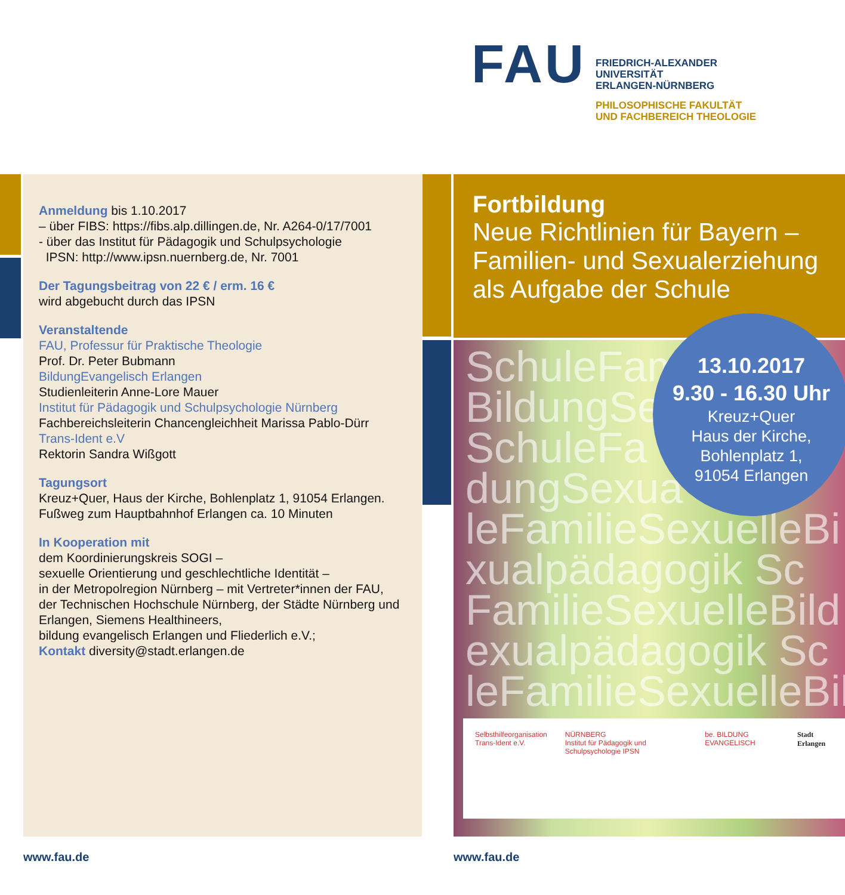FAU
FRIEDRICH-ALEXANDER
UNIVERSITÄT
ERLANGEN-NÜRNBERG
PHILOSOPHISCHE FAKULTÄT
UND FACHBEREICH THEOLOGIE
Anmeldung bis 1.10.2017
– über FIBS: https://fibs.alp.dillingen.de, Nr. A264-0/17/7001
- über das Institut für Pädagogik und Schulpsychologie
IPSN: http://www.ipsn.nuernberg.de, Nr. 7001
Der Tagungsbeitrag von 22 € / erm. 16 €
wird abgebucht durch das IPSN
Veranstaltende
FAU, Professur für Praktische Theologie
Prof. Dr. Peter Bubmann
BildungEvangelisch Erlangen
Studienleiterin Anne-Lore Mauer
Institut für Pädagogik und Schulpsychologie Nürnberg
Fachbereichsleiterin Chancengleichheit Marissa Pablo-Dürr
Trans-Ident e.V
Rektorin Sandra Wißgott
Tagungsort
Kreuz+Quer, Haus der Kirche, Bohlenplatz 1, 91054 Erlangen.
Fußweg zum Hauptbahnhof Erlangen ca. 10 Minuten
In Kooperation mit
dem Koordinierungskreis SOGI –
sexuelle Orientierung und geschlechtliche Identität –
in der Metropolregion Nürnberg – mit Vertreter*innen der FAU,
der Technischen Hochschule Nürnberg, der Städte Nürnberg und Erlangen, Siemens Healthineers,
bildung evangelisch Erlangen und Fliederlich e.V.;
Kontakt diversity@stadt.erlangen.de
Fortbildung
Neue Richtlinien für Bayern –
Familien- und Sexualerziehung
als Aufgabe der Schule
SchuleFam
BildungSe
SchuleFa
dungSexua
leFamilieSexuelleBi
xualpädagogik Sc
FamilieSexuelleBild
exualpädagogik Sc
leFamilieSexuelleBil
13.10.2017
9.30 - 16.30 Uhr
Kreuz+Quer
Haus der Kirche,
Bohlenplatz 1,
91054 Erlangen
Selbsthilfeorganisation
Trans-Ident e.V.
NÜRNBERG
Institut für Pädagogik und Schulpsychologie IPSN
be. BILDUNG EVANGELISCH Stadt Erlangen
www.fau.de www.fau.de